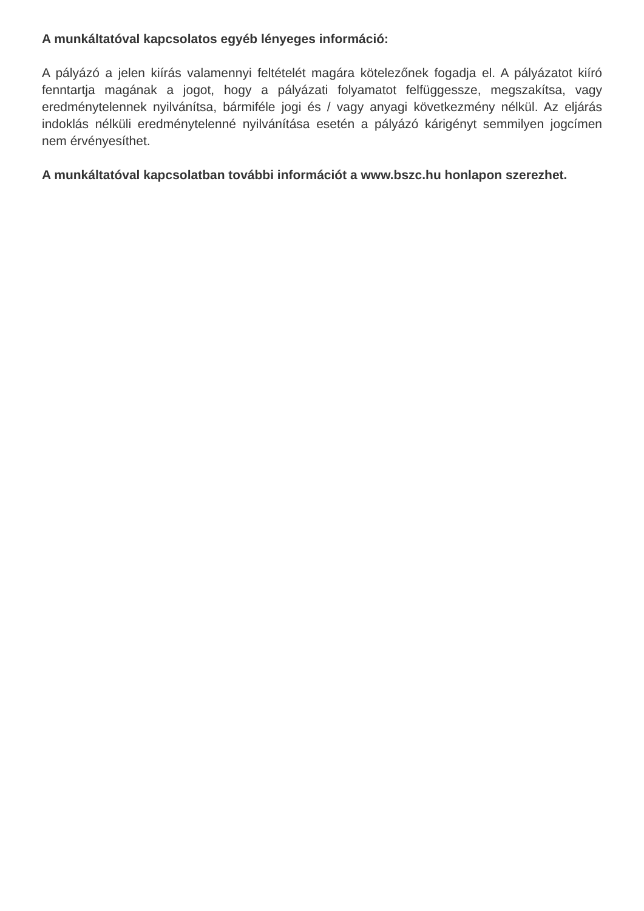A munkáltatóval kapcsolatos egyéb lényeges információ:
A pályázó a jelen kiírás valamennyi feltételét magára kötelezőnek fogadja el. A pályázatot kiíró fenntartja magának a jogot, hogy a pályázati folyamatot felfüggessze, megszakítsa, vagy eredménytelennek nyilvánítsa, bármiféle jogi és / vagy anyagi következmény nélkül. Az eljárás indoklás nélküli eredménytelenné nyilvánítása esetén a pályázó kárigényt semmilyen jogcímen nem érvényesíthet.
A munkáltatóval kapcsolatban további információt a www.bszc.hu honlapon szerezhet.